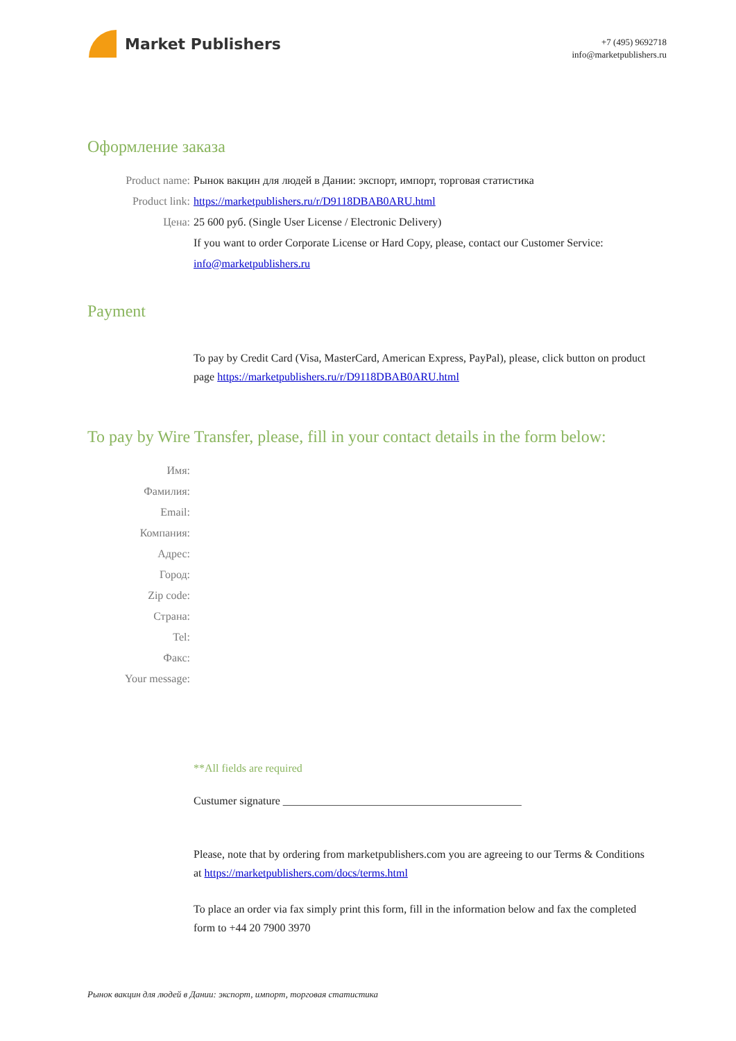Market Publishers
+7 (495) 9692718
info@marketpublishers.ru
Оформление заказа
Product name: Рынок вакцин для людей в Дании: экспорт, импорт, торговая статистика
Product link: https://marketpublishers.ru/r/D9118DBAB0ARU.html
Цена: 25 600 руб. (Single User License / Electronic Delivery)
If you want to order Corporate License or Hard Copy, please, contact our Customer Service: info@marketpublishers.ru
Payment
To pay by Credit Card (Visa, MasterCard, American Express, PayPal), please, click button on product page https://marketpublishers.ru/r/D9118DBAB0ARU.html
To pay by Wire Transfer, please, fill in your contact details in the form below:
Имя:
Фамилия:
Email:
Компания:
Адрес:
Город:
Zip code:
Страна:
Tel:
Факс:
Your message:
**All fields are required
Custumer signature ___________________________________________
Please, note that by ordering from marketpublishers.com you are agreeing to our Terms & Conditions at https://marketpublishers.com/docs/terms.html
To place an order via fax simply print this form, fill in the information below and fax the completed form to +44 20 7900 3970
Рынок вакцин для людей в Дании: экспорт, импорт, торговая статистика